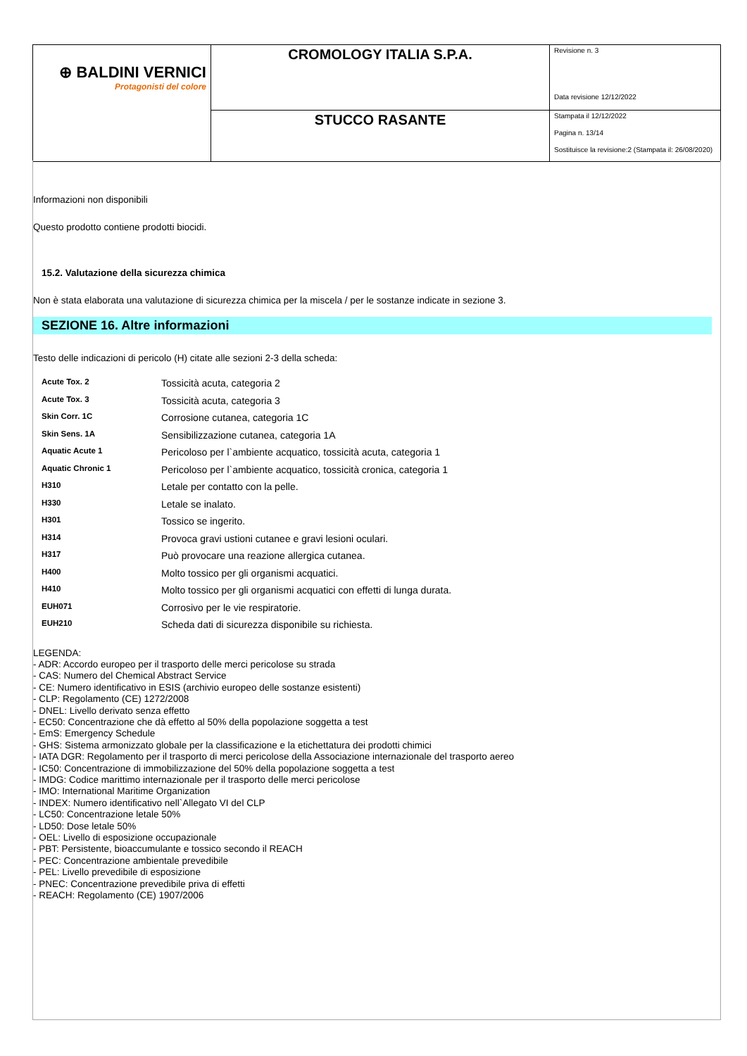| ⊕ BALDINI VERNICI Protagonisti del colore | CROMOLOGY ITALIA S.P.A. | Revisione n. 3 Data revisione 12/12/2022 |
| | STUCCO RASANTE | Stampata il 12/12/2022 Pagina n. 13/14 Sostituisce la revisione:2 (Stampata il: 26/08/2020) |
Informazioni non disponibili
Questo prodotto contiene prodotti biocidi.
15.2. Valutazione della sicurezza chimica
Non è stata elaborata una valutazione di sicurezza chimica per la miscela / per le sostanze indicate in sezione 3.
SEZIONE 16. Altre informazioni
Testo delle indicazioni di pericolo (H) citate alle sezioni 2-3 della scheda:
| Acute Tox. 2 | Tossicità acuta, categoria 2 |
| Acute Tox. 3 | Tossicità acuta, categoria 3 |
| Skin Corr. 1C | Corrosione cutanea, categoria 1C |
| Skin Sens. 1A | Sensibilizzazione cutanea, categoria 1A |
| Aquatic Acute 1 | Pericoloso per l`ambiente acquatico, tossicità acuta, categoria 1 |
| Aquatic Chronic 1 | Pericoloso per l`ambiente acquatico, tossicità cronica, categoria 1 |
| H310 | Letale per contatto con la pelle. |
| H330 | Letale se inalato. |
| H301 | Tossico se ingerito. |
| H314 | Provoca gravi ustioni cutanee e gravi lesioni oculari. |
| H317 | Può provocare una reazione allergica cutanea. |
| H400 | Molto tossico per gli organismi acquatici. |
| H410 | Molto tossico per gli organismi acquatici con effetti di lunga durata. |
| EUH071 | Corrosivo per le vie respiratorie. |
| EUH210 | Scheda dati di sicurezza disponibile su richiesta. |
LEGENDA:
- ADR: Accordo europeo per il trasporto delle merci pericolose su strada
- CAS: Numero del Chemical Abstract Service
- CE: Numero identificativo in ESIS (archivio europeo delle sostanze esistenti)
- CLP: Regolamento (CE) 1272/2008
- DNEL: Livello derivato senza effetto
- EC50: Concentrazione che dà effetto al 50% della popolazione soggetta a test
- EmS: Emergency Schedule
- GHS: Sistema armonizzato globale per la classificazione e la etichettatura dei prodotti chimici
- IATA DGR: Regolamento per il trasporto di merci pericolose della Associazione internazionale del trasporto aereo
- IC50: Concentrazione di immobilizzazione del 50% della popolazione soggetta a test
- IMDG: Codice marittimo internazionale per il trasporto delle merci pericolose
- IMO: International Maritime Organization
- INDEX: Numero identificativo nell`Allegato VI del CLP
- LC50: Concentrazione letale 50%
- LD50: Dose letale 50%
- OEL: Livello di esposizione occupazionale
- PBT: Persistente, bioaccumulante e tossico secondo il REACH
- PEC: Concentrazione ambientale prevedibile
- PEL: Livello prevedibile di esposizione
- PNEC: Concentrazione prevedibile priva di effetti
- REACH: Regolamento (CE) 1907/2006